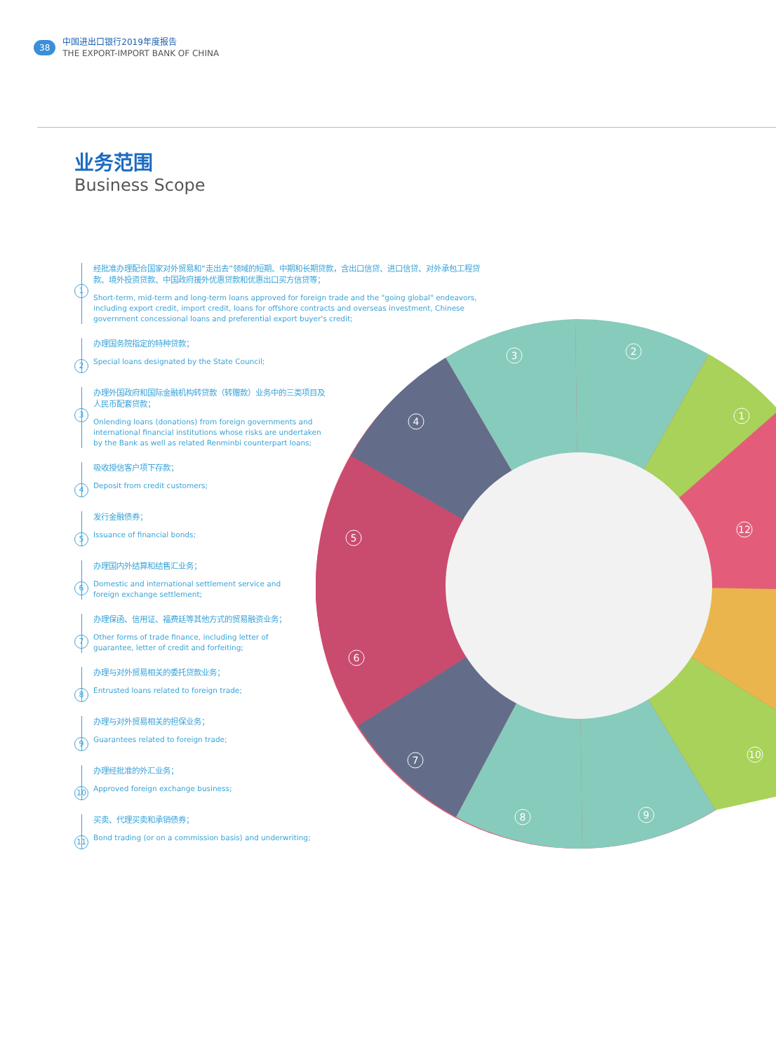38
中国进出口银行2019年度报告
THE EXPORT-IMPORT BANK OF CHINA
业务范围
Business Scope
1
经批准办理配合国家对外贸易和“走出去”领域的短期、中期和长期贷款，含出口信贷、进口信贷、对外承包工程贷款、境外投资贷款、中国政府援外优惠贷款和优惠出口买方信贷等；
Short-term, mid-term and long-term loans approved for foreign trade and the "going global" endeavors, including export credit, import credit, loans for offshore contracts and overseas investment, Chinese government concessional loans and preferential export buyer's credit;
2
办理国务院指定的特种贷款；
Special loans designated by the State Council;
3
办理外国政府和国际金融机构转贷款（转赠款）业务中的三类项目及人民币配套贷款；
Onlending loans (donations) from foreign governments and international financial institutions whose risks are undertaken by the Bank as well as related Renminbi counterpart loans;
4
吸收授信客户项下存款；
Deposit from credit customers;
5
发行金融债券；
Issuance of financial bonds;
6
办理国内外结算和结售汇业务；
Domestic and international settlement service and foreign exchange settlement;
7
办理保函、信用证、福费廷等其他方式的贸易融资业务；
Other forms of trade finance, including letter of guarantee, letter of credit and forfeiting;
8
办理与对外贸易相关的委托贷款业务；
Entrusted loans related to foreign trade;
9
办理与对外贸易相关的担保业务；
Guarantees related to foreign trade;
10
办理经批准的外汇业务；
Approved foreign exchange business;
11
买卖、代理买卖和承销债券；
Bond trading (or on a commission basis) and underwriting;
3
2
1
4
12
5
6
7
8
9
10